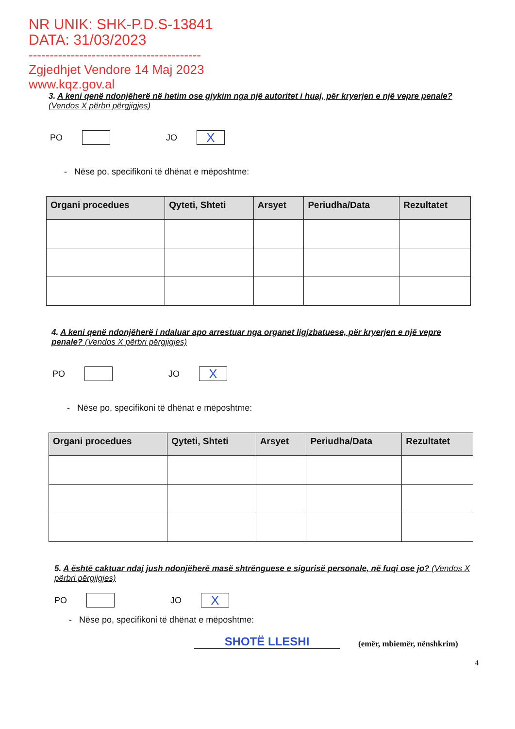NR UNIK: SHK-P.D.S-13841
DATA: 31/03/2023
-----------------------------------------
Zgjedhjet Vendore 14 Maj 2023
www.kqz.gov.al
3. A keni qenë ndonjëherë në hetim ose gjykim nga një autoritet i huaj, për kryerjen e një vepre penale? (Vendos X përbri përgjigjes)
PO
JO
X
- Nëse po, specifikoni të dhënat e mëposhtme:
| Organi procedues | Qyteti, Shteti | Arsyet | Periudha/Data | Rezultatet |
| --- | --- | --- | --- | --- |
4. A keni qenë ndonjëherë i ndaluar apo arrestuar nga organet ligjzbatuese, për kryerjen e një vepre penale? (Vendos X përbri përgjigjes)
PO
JO
X
- Nëse po, specifikoni të dhënat e mëposhtme:
| Organi procedues | Qyteti, Shteti | Arsyet | Periudha/Data | Rezultatet |
| --- | --- | --- | --- | --- |
5. A është caktuar ndaj jush ndonjëherë masë shtrënguese e sigurisë personale, në fuqi ose jo? (Vendos X përbri përgjigjes)
PO
JO
X
- Nëse po, specifikoni të dhënat e mëposhtme:
SHOTË LLESHI
(emër, mbiemër, nënshkrim)
4